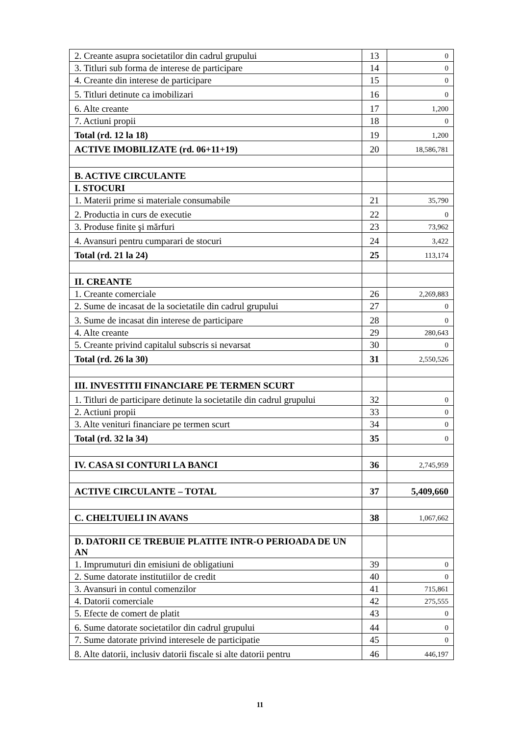| 2. Creante asupra societatilor din cadrul grupului | 13 | 0 |
| 3. Titluri sub forma de interese de participare | 14 | 0 |
| 4. Creante din interese de participare | 15 | 0 |
| 5. Titluri detinute ca imobilizari | 16 | 0 |
| 6. Alte creante | 17 | 1,200 |
| 7. Actiuni propii | 18 | 0 |
| Total (rd. 12 la 18) | 19 | 1,200 |
| ACTIVE IMOBILIZATE (rd. 06+11+19) | 20 | 18,586,781 |
| B. ACTIVE CIRCULANTE | | |
| I. STOCURI | | |
| 1. Materii prime si materiale consumabile | 21 | 35,790 |
| 2. Productia in curs de executie | 22 | 0 |
| 3. Produse finite şi mărfuri | 23 | 73,962 |
| 4. Avansuri pentru cumparari de stocuri | 24 | 3,422 |
| Total (rd. 21 la 24) | 25 | 113,174 |
| II. CREANTE | | |
| 1. Creante comerciale | 26 | 2,269,883 |
| 2. Sume de incasat de la societatile din cadrul grupului | 27 | 0 |
| 3. Sume de incasat din interese de participare | 28 | 0 |
| 4. Alte creante | 29 | 280,643 |
| 5. Creante privind capitalul subscris si nevarsat | 30 | 0 |
| Total (rd. 26 la 30) | 31 | 2,550,526 |
| III. INVESTITII FINANCIARE PE TERMEN SCURT | | |
| 1. Titluri de participare detinute la societatile din cadrul grupului | 32 | 0 |
| 2. Actiuni propii | 33 | 0 |
| 3. Alte venituri financiare pe termen scurt | 34 | 0 |
| Total (rd. 32 la 34) | 35 | 0 |
| IV. CASA SI CONTURI LA BANCI | 36 | 2,745,959 |
| ACTIVE CIRCULANTE – TOTAL | 37 | 5,409,660 |
| C. CHELTUIELI IN AVANS | 38 | 1,067,662 |
| D. DATORII CE TREBUIE PLATITE INTR-O PERIOADA DE UN AN | | |
| 1. Imprumuturi din emisiuni de obligatiuni | 39 | 0 |
| 2. Sume datorate institutiilor de credit | 40 | 0 |
| 3. Avansuri in contul comenzilor | 41 | 715,861 |
| 4. Datorii comerciale | 42 | 275,555 |
| 5. Efecte de comert de platit | 43 | 0 |
| 6. Sume datorate societatilor din cadrul grupului | 44 | 0 |
| 7. Sume datorate privind interesele de participatie | 45 | 0 |
| 8. Alte datorii, inclusiv datorii fiscale si alte datorii pentru | 46 | 446,197 |
11